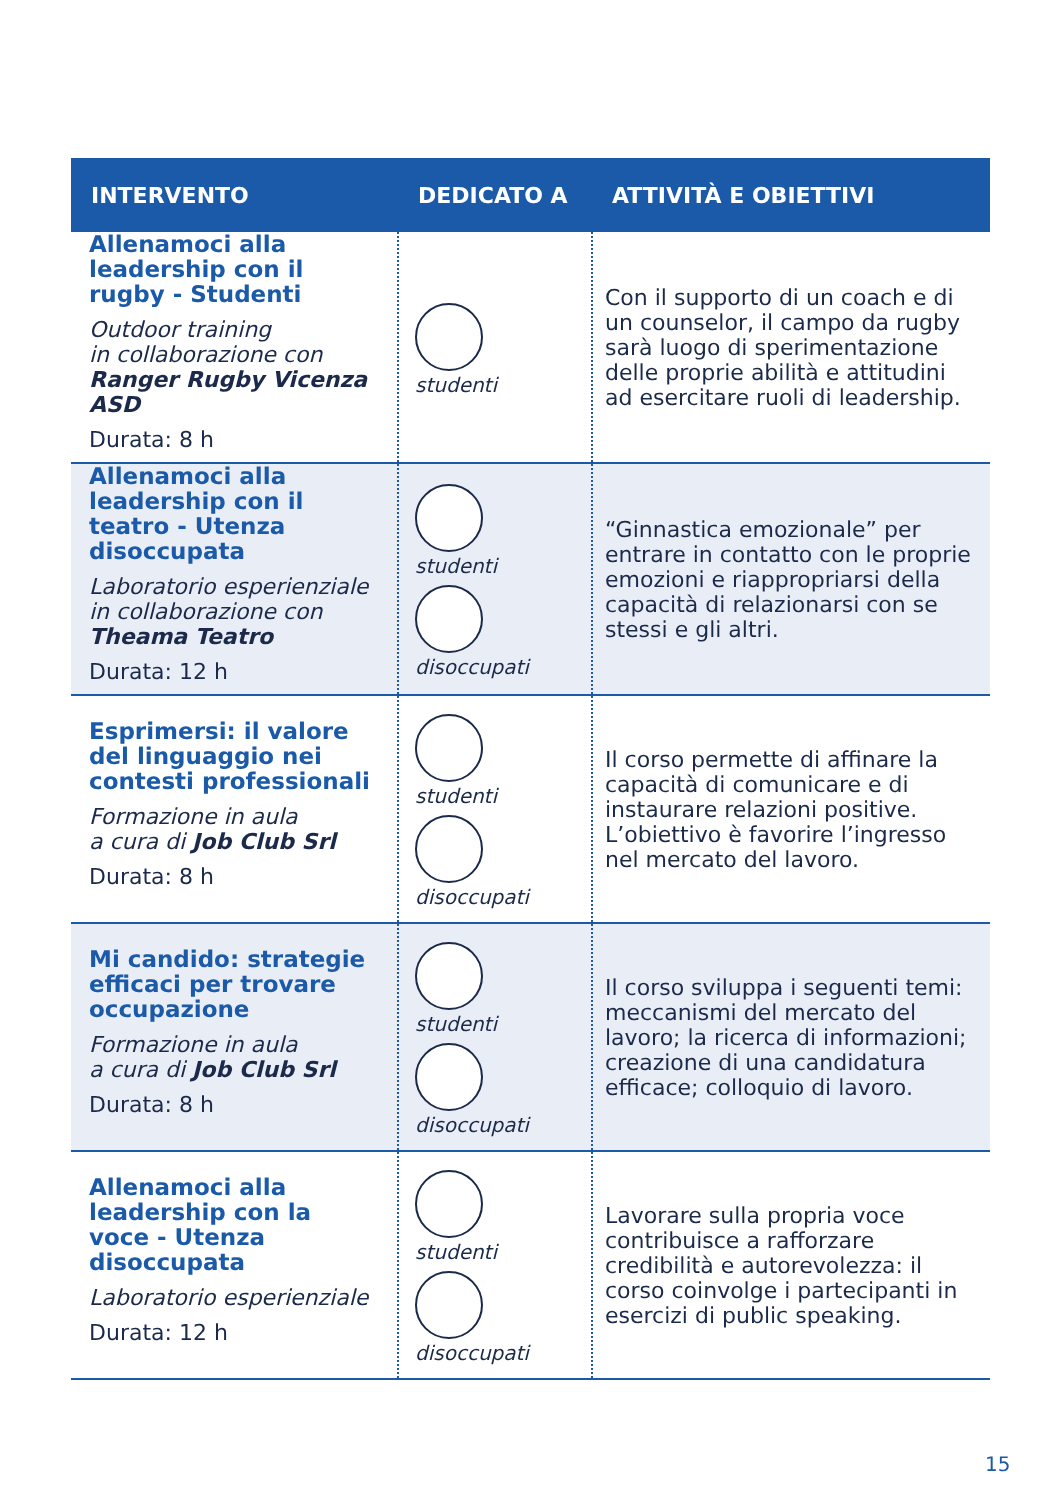| INTERVENTO | DEDICATO A | ATTIVITÀ E OBIETTIVI |
| --- | --- | --- |
| Allenamoci alla leadership con il rugby - Studenti Outdoor training in collaborazione con Ranger Rugby Vicenza ASD Durata: 8 h | studenti | Con il supporto di un coach e di un counselor, il campo da rugby sarà luogo di sperimentazione delle proprie abilità e attitudini ad esercitare ruoli di leadership. |
| Allenamoci alla leadership con il teatro - Utenza disoccupata Laboratorio esperienziale in collaborazione con Theama Teatro Durata: 12 h | studenti disoccupati | “Ginnastica emozionale” per entrare in contatto con le proprie emozioni e riappropriarsi della capacità di relazionarsi con se stessi e gli altri. |
| Esprimersi: il valore del linguaggio nei contesti professionali Formazione in aula a cura di Job Club Srl Durata: 8 h | studenti disoccupati | Il corso permette di affinare la capacità di comunicare e di instaurare relazioni positive. L’obiettivo è favorire l’ingresso nel mercato del lavoro. |
| Mi candido: strategie efficaci per trovare occupazione Formazione in aula a cura di Job Club Srl Durata: 8 h | studenti disoccupati | Il corso sviluppa i seguenti temi: meccanismi del mercato del lavoro; la ricerca di informazioni; creazione di una candidatura efficace; colloquio di lavoro. |
| Allenamoci alla leadership con la voce - Utenza disoccupata Laboratorio esperienziale Durata: 12 h | studenti disoccupati | Lavorare sulla propria voce contribuisce a rafforzare credibilità e autorevolezza: il corso coinvolge i partecipanti in esercizi di public speaking. |
15